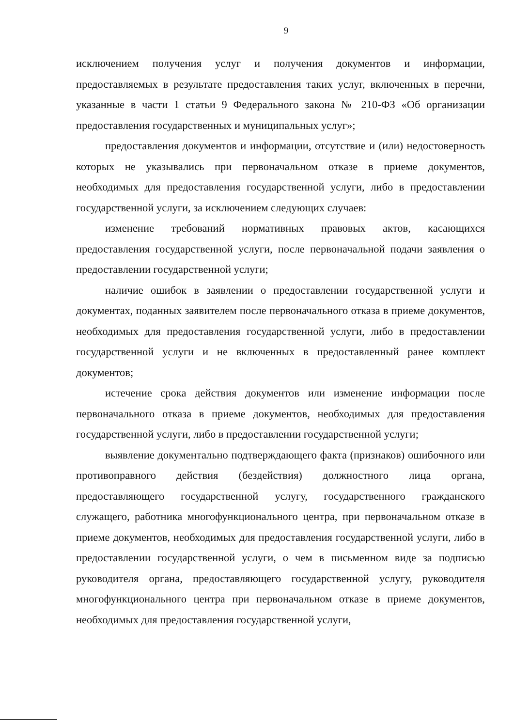9
исключением получения услуг и получения документов и информации, предоставляемых в результате предоставления таких услуг, включенных в перечни, указанные в части 1 статьи 9 Федерального закона № 210-ФЗ «Об организации предоставления государственных и муниципальных услуг»;
предоставления документов и информации, отсутствие и (или) недостоверность которых не указывались при первоначальном отказе в приеме документов, необходимых для предоставления государственной услуги, либо в предоставлении государственной услуги, за исключением следующих случаев:
изменение требований нормативных правовых актов, касающихся предоставления государственной услуги, после первоначальной подачи заявления о предоставлении государственной услуги;
наличие ошибок в заявлении о предоставлении государственной услуги и документах, поданных заявителем после первоначального отказа в приеме документов, необходимых для предоставления государственной услуги, либо в предоставлении государственной услуги и не включенных в предоставленный ранее комплект документов;
истечение срока действия документов или изменение информации после первоначального отказа в приеме документов, необходимых для предоставления государственной услуги, либо в предоставлении государственной услуги;
выявление документально подтверждающего факта (признаков) ошибочного или противоправного действия (бездействия) должностного лица органа, предоставляющего государственной услугу, государственного гражданского служащего, работника многофункционального центра, при первоначальном отказе в приеме документов, необходимых для предоставления государственной услуги, либо в предоставлении государственной услуги, о чем в письменном виде за подписью руководителя органа, предоставляющего государственной услугу, руководителя многофункционального центра при первоначальном отказе в приеме документов, необходимых для предоставления государственной услуги,